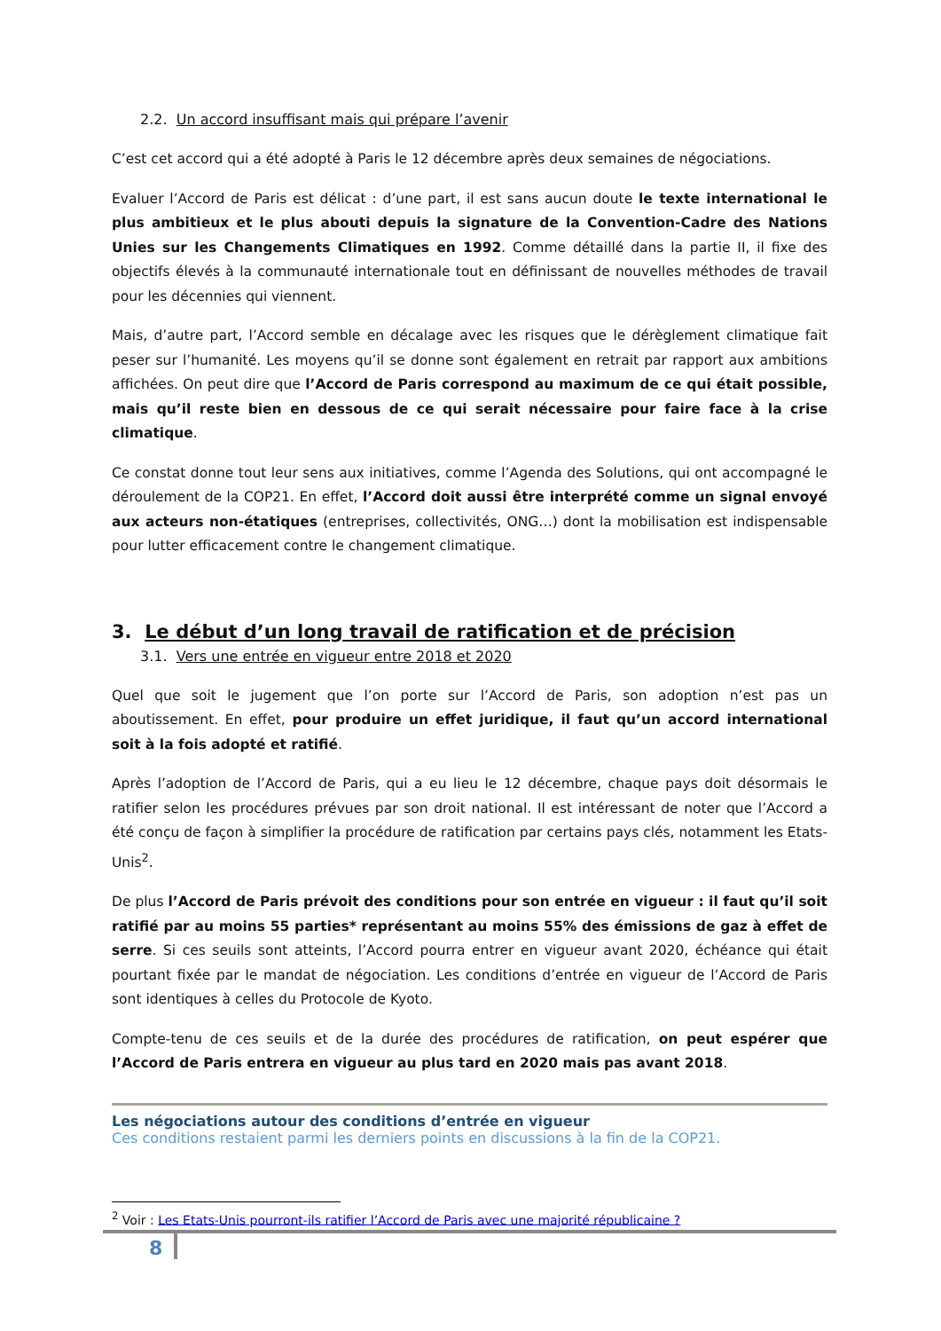2.2. Un accord insuffisant mais qui prépare l’avenir
C’est cet accord qui a été adopté à Paris le 12 décembre après deux semaines de négociations.
Evaluer l’Accord de Paris est délicat : d’une part, il est sans aucun doute le texte international le plus ambitieux et le plus abouti depuis la signature de la Convention-Cadre des Nations Unies sur les Changements Climatiques en 1992. Comme détaillé dans la partie II, il fixe des objectifs élevés à la communauté internationale tout en définissant de nouvelles méthodes de travail pour les décennies qui viennent.
Mais, d’autre part, l’Accord semble en décalage avec les risques que le dérèglement climatique fait peser sur l’humanité. Les moyens qu’il se donne sont également en retrait par rapport aux ambitions affichées. On peut dire que l’Accord de Paris correspond au maximum de ce qui était possible, mais qu’il reste bien en dessous de ce qui serait nécessaire pour faire face à la crise climatique.
Ce constat donne tout leur sens aux initiatives, comme l’Agenda des Solutions, qui ont accompagné le déroulement de la COP21. En effet, l’Accord doit aussi être interprété comme un signal envoyé aux acteurs non-étatiques (entreprises, collectivités, ONG…) dont la mobilisation est indispensable pour lutter efficacement contre le changement climatique.
3. Le début d’un long travail de ratification et de précision
3.1. Vers une entrée en vigueur entre 2018 et 2020
Quel que soit le jugement que l’on porte sur l’Accord de Paris, son adoption n’est pas un aboutissement. En effet, pour produire un effet juridique, il faut qu’un accord international soit à la fois adopté et ratifié.
Après l’adoption de l’Accord de Paris, qui a eu lieu le 12 décembre, chaque pays doit désormais le ratifier selon les procédures prévues par son droit national. Il est intéressant de noter que l’Accord a été conçu de façon à simplifier la procédure de ratification par certains pays clés, notamment les Etats-Unis<sup>2</sup>.
De plus l’Accord de Paris prévoit des conditions pour son entrée en vigueur : il faut qu’il soit ratifié par au moins 55 parties* représentant au moins 55% des émissions de gaz à effet de serre. Si ces seuils sont atteints, l’Accord pourra entrer en vigueur avant 2020, échéance qui était pourtant fixée par le mandat de négociation. Les conditions d’entrée en vigueur de l’Accord de Paris sont identiques à celles du Protocole de Kyoto.
Compte-tenu de ces seuils et de la durée des procédures de ratification, on peut espérer que l’Accord de Paris entrera en vigueur au plus tard en 2020 mais pas avant 2018.
Les négociations autour des conditions d’entrée en vigueur
Ces conditions restaient parmi les derniers points en discussions à la fin de la COP21.
<sup>2</sup> Voir : Les Etats-Unis pourront-ils ratifier l’Accord de Paris avec une majorité républicaine ?
8